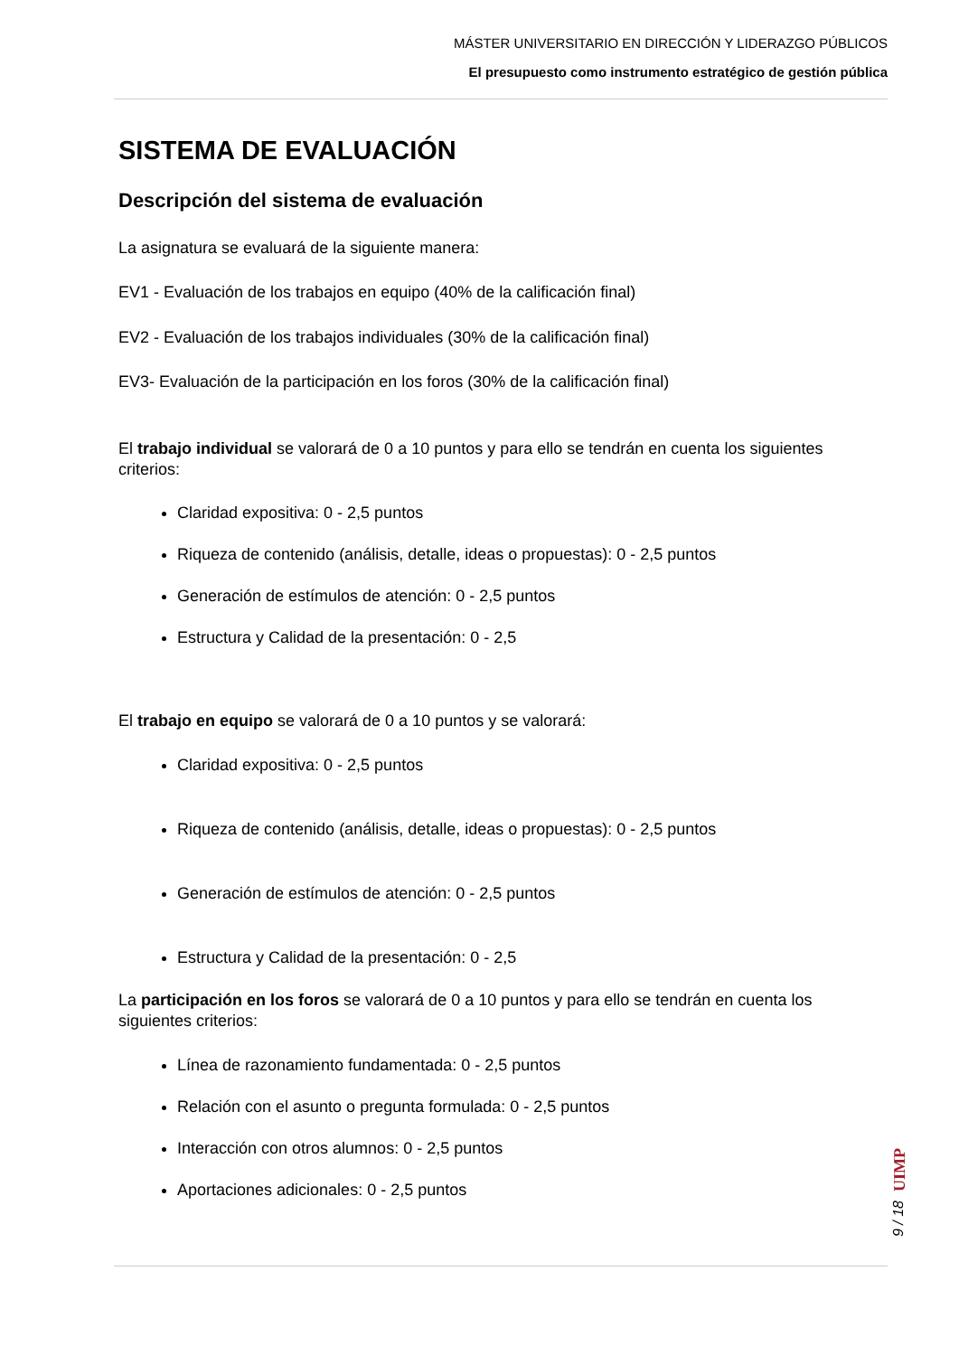MÁSTER UNIVERSITARIO EN DIRECCIÓN Y LIDERAZGO PÚBLICOS
El presupuesto como instrumento estratégico de gestión pública
SISTEMA DE EVALUACIÓN
Descripción del sistema de evaluación
La asignatura se evaluará de la siguiente manera:
EV1 - Evaluación de los trabajos en equipo (40% de la calificación final)
EV2 - Evaluación de los trabajos individuales (30% de la calificación final)
EV3- Evaluación de la participación en los foros (30% de la calificación final)
El trabajo individual se valorará de 0 a 10 puntos y para ello se tendrán en cuenta los siguientes criterios:
Claridad expositiva: 0 - 2,5 puntos
Riqueza de contenido (análisis, detalle, ideas o propuestas): 0 - 2,5 puntos
Generación de estímulos de atención: 0 - 2,5 puntos
Estructura y Calidad de la presentación: 0 - 2,5
El trabajo en equipo se valorará de 0 a 10 puntos y se valorará:
Claridad expositiva: 0 - 2,5 puntos
Riqueza de contenido (análisis, detalle, ideas o propuestas): 0 - 2,5 puntos
Generación de estímulos de atención: 0 - 2,5 puntos
Estructura y Calidad de la presentación: 0 - 2,5
La participación en los foros se valorará de 0 a 10 puntos y para ello se tendrán en cuenta los siguientes criterios:
Línea de razonamiento fundamentada: 0 - 2,5 puntos
Relación con el asunto o pregunta formulada: 0 - 2,5 puntos
Interacción con otros alumnos: 0 - 2,5 puntos
Aportaciones adicionales: 0 - 2,5 puntos
UIMP
9 / 18